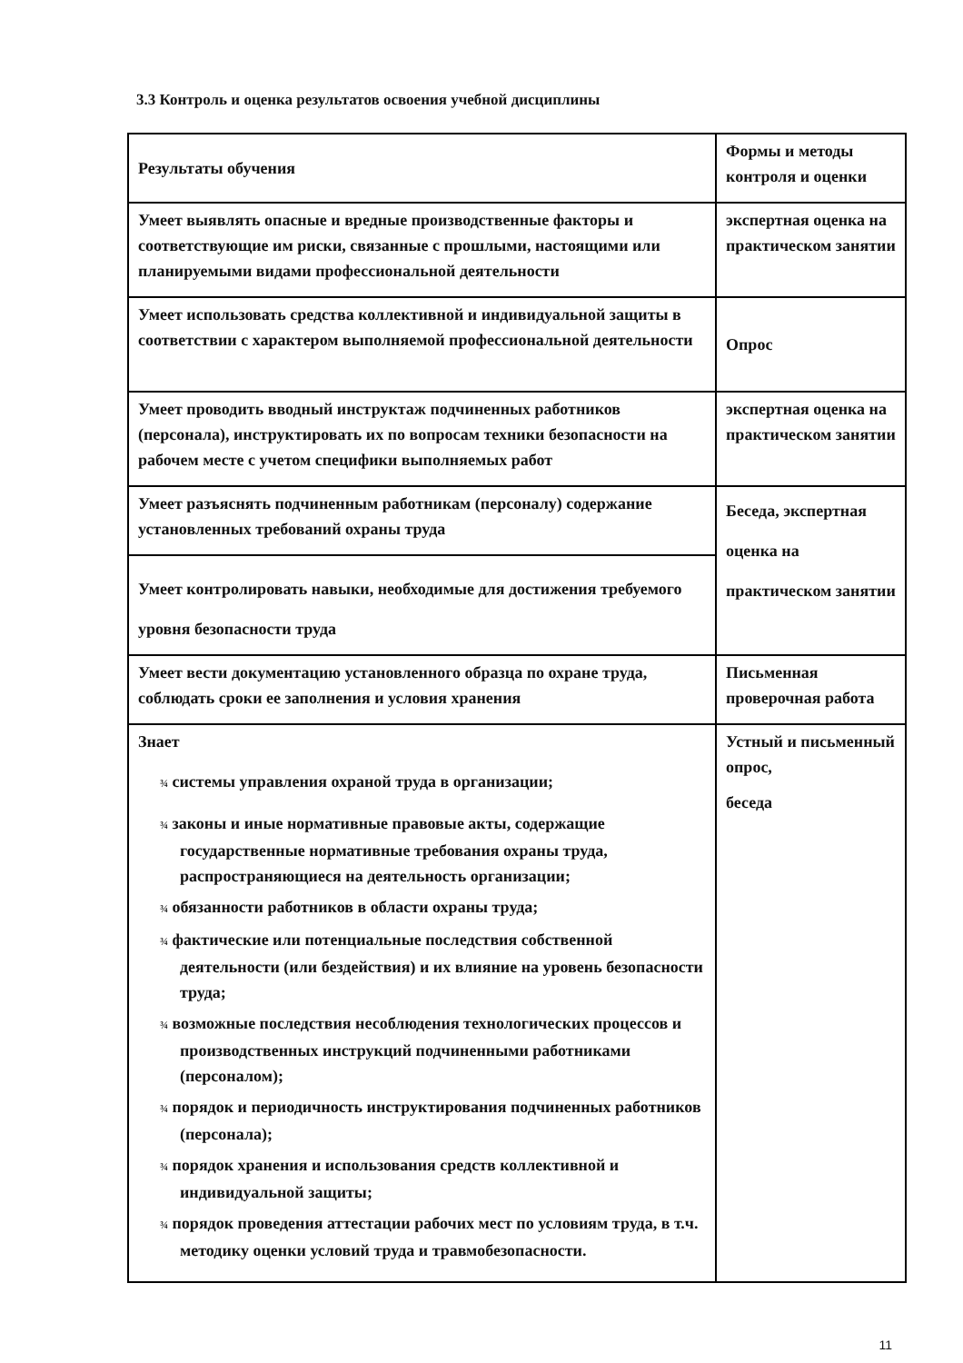3.3 Контроль и оценка результатов освоения учебной дисциплины
| Результаты обучения | Формы и методы контроля и оценки |
| Умеет выявлять опасные и вредные производственные факторы и соответствующие им риски, связанные с прошлыми, настоящими или планируемыми видами профессиональной деятельности | экспертная оценка на практическом занятии |
| Умеет использовать средства коллективной и индивидуальной защиты в соответствии с характером выполняемой профессиональной деятельности | Опрос |
| Умеет проводить вводный инструктаж подчиненных работников (персонала), инструктировать их по вопросам техники безопасности на рабочем месте с учетом специфики выполняемых работ | экспертная оценка на практическом занятии |
| Умеет разъяснять подчиненным работникам (персоналу) содержание установленных требований охраны труда | Беседа, экспертная оценка на практическом занятии |
| Умеет контролировать навыки, необходимые для достижения требуемого уровня безопасности труда | |
| Умеет вести документацию установленного образца по охране труда, соблюдать сроки ее заполнения и условия хранения | Письменная проверочная работа |
| Знает ¾ системы управления охраной труда в организации; ¾ законы и иные нормативные правовые акты, содержащие государственные нормативные требования охраны труда, распространяющиеся на деятельность организации; ¾ обязанности работников в области охраны труда; ¾ фактические или потенциальные последствия собственной деятельности (или бездействия) и их влияние на уровень безопасности труда; ¾ возможные последствия несоблюдения технологических процессов и производственных инструкций подчиненными работниками (персоналом); ¾ порядок и периодичность инструктирования подчиненных работников (персонала); ¾ порядок хранения и использования средств коллективной и индивидуальной защиты; ¾ порядок проведения аттестации рабочих мест по условиям труда, в т.ч. методику оценки условий труда и травмобезопасности. | Устный и письменный опрос, беседа |
11